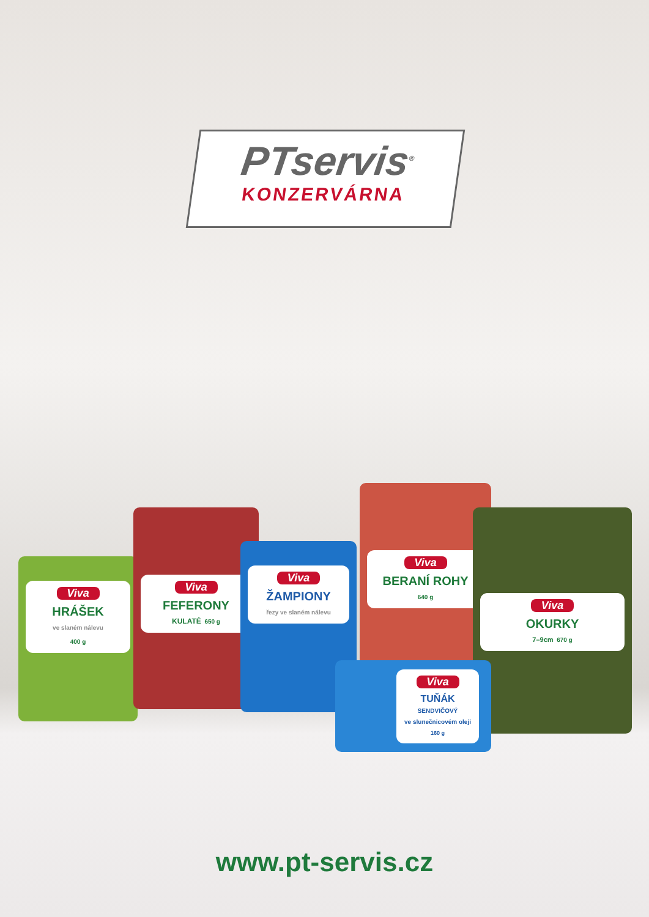PTservis<sup>®</sup>
KONZERVÁRNA
Viva
HRÁŠEK
ve slaném nálevu
400 g
Viva
FEFERONY
KULATÉ 650 g
Viva
ŽAMPIONY
řezy ve slaném nálevu
Viva
BERANÍ ROHY
640 g
Viva
OKURKY
7–9cm 670 g
Viva
TUŇÁK
SENDVIČOVÝ
ve slunečnicovém oleji 160 g
www.pt-servis.cz